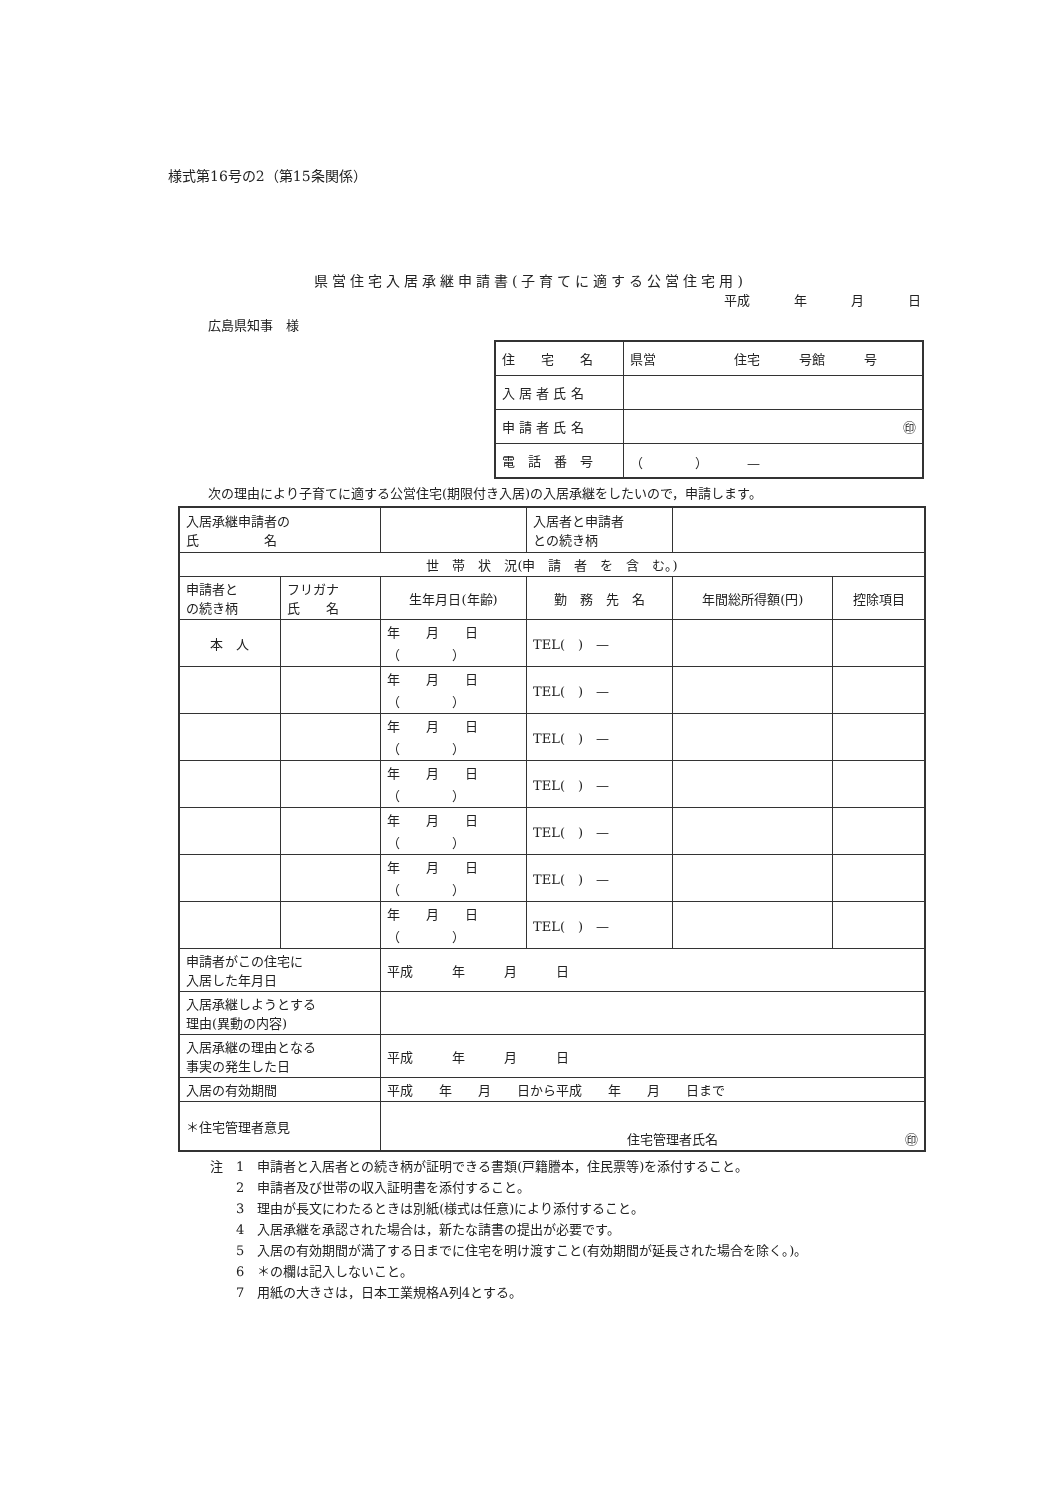様式第16号の2（第15条関係）
県営住宅入居承継申請書(子育てに適する公営住宅用)
平成 年 月 日
広島県知事　様
| 住 宅 名 | 県営 住宅 号館 号 |
| 入 居 者 氏 名 | |
| 申 請 者 氏 名 | ㊞ |
| 電 話 番 号 | （ ） — |
次の理由により子育てに適する公営住宅(期限付き入居)の入居承継をしたいので，申請します。
| 入居承継申請者の 氏 名 | | | | 入居者と申請者 との続き柄 | | |
| 世 帯 状 況(申 請 者 を 含 む。) | | | | | | |
| 申請者と の続き柄 | フリガナ 氏 名 | 生年月日(年齢) | 勤 務 先 名 | | 年間総所得額(円) | 控除項目 |
| 本 人 | | 年 月 日 （ ） | TEL( ) — | | | |
| | | 年 月 日 （ ） | TEL( ) — | | | |
| | | 年 月 日 （ ） | TEL( ) — | | | |
| | | 年 月 日 （ ） | TEL( ) — | | | |
| | | 年 月 日 （ ） | TEL( ) — | | | |
| | | 年 月 日 （ ） | TEL( ) — | | | |
| | | 年 月 日 （ ） | TEL( ) — | | | |
| 申請者がこの住宅に 入居した年月日 | | 平成 年 月 日 | | | | |
| 入居承継しようとする 理由(異動の内容) | | | | | | |
| 入居承継の理由となる 事実の発生した日 | | 平成 年 月 日 | | | | |
| 入居の有効期間 | | 平成 年 月 日から平成 年 月 日まで | | | | |
| ＊住宅管理者意見 | | 住宅管理者氏名 ㊞ | | | | |
注　1　申請者と入居者との続き柄が証明できる書類(戸籍謄本，住民票等)を添付すること。
　　2　申請者及び世帯の収入証明書を添付すること。
　　3　理由が長文にわたるときは別紙(様式は任意)により添付すること。
　　4　入居承継を承認された場合は，新たな請書の提出が必要です。
　　5　入居の有効期間が満了する日までに住宅を明け渡すこと(有効期間が延長された場合を除く。)。
　　6　＊の欄は記入しないこと。
　　7　用紙の大きさは，日本工業規格A列4とする。